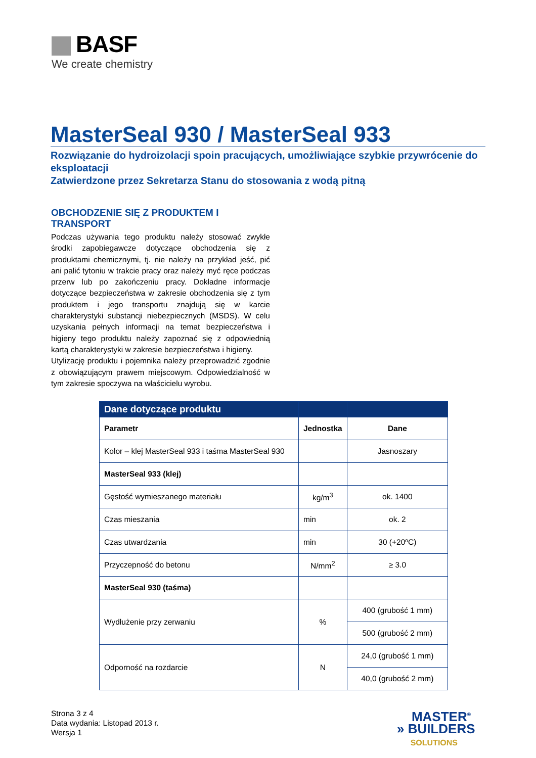BASF
We create chemistry
MasterSeal 930 / MasterSeal 933
Rozwiązanie do hydroizolacji spoin pracujących, umożliwiające szybkie przywrócenie do eksploatacji
Zatwierdzone przez Sekretarza Stanu do stosowania z wodą pitną
OBCHODZENIE SIĘ Z PRODUKTEM I TRANSPORT
Podczas używania tego produktu należy stosować zwykłe środki zapobiegawcze dotyczące obchodzenia się z produktami chemicznymi, tj. nie należy na przykład jeść, pić ani palić tytoniu w trakcie pracy oraz należy myć ręce podczas przerw lub po zakończeniu pracy. Dokładne informacje dotyczące bezpieczeństwa w zakresie obchodzenia się z tym produktem i jego transportu znajdują się w karcie charakterystyki substancji niebezpiecznych (MSDS). W celu uzyskania pełnych informacji na temat bezpieczeństwa i higieny tego produktu należy zapoznać się z odpowiednią kartą charakterystyki w zakresie bezpieczeństwa i higieny.
Utylizację produktu i pojemnika należy przeprowadzić zgodnie z obowiązującym prawem miejscowym. Odpowiedzialność w tym zakresie spoczywa na właścicielu wyrobu.
| Dane dotyczące produktu | | |
| Parametr | Jednostka | Dane |
| Kolor – klej MasterSeal 933 i taśma MasterSeal 930 | | Jasnoszary |
| MasterSeal 933 (klej) | | |
| Gęstość wymieszanego materiału | kg/m<sup>3</sup> | ok. 1400 |
| Czas mieszania | min | ok. 2 |
| Czas utwardzania | min | 30 (+20ºC) |
| Przyczepność do betonu | N/mm<sup>2</sup> | ≥ 3.0 |
| MasterSeal 930 (taśma) | | |
| Wydłużenie przy zerwaniu | % | 400 (grubość 1 mm) |
| | | 500 (grubość 2 mm) |
| Odporność na rozdarcie | N | 24,0 (grubość 1 mm) |
| | | 40,0 (grubość 2 mm) |
Strona 3 z 4
Data wydania: Listopad 2013 r.
Wersja 1
MASTER<sup>®</sup>
» BUILDERS
SOLUTIONS